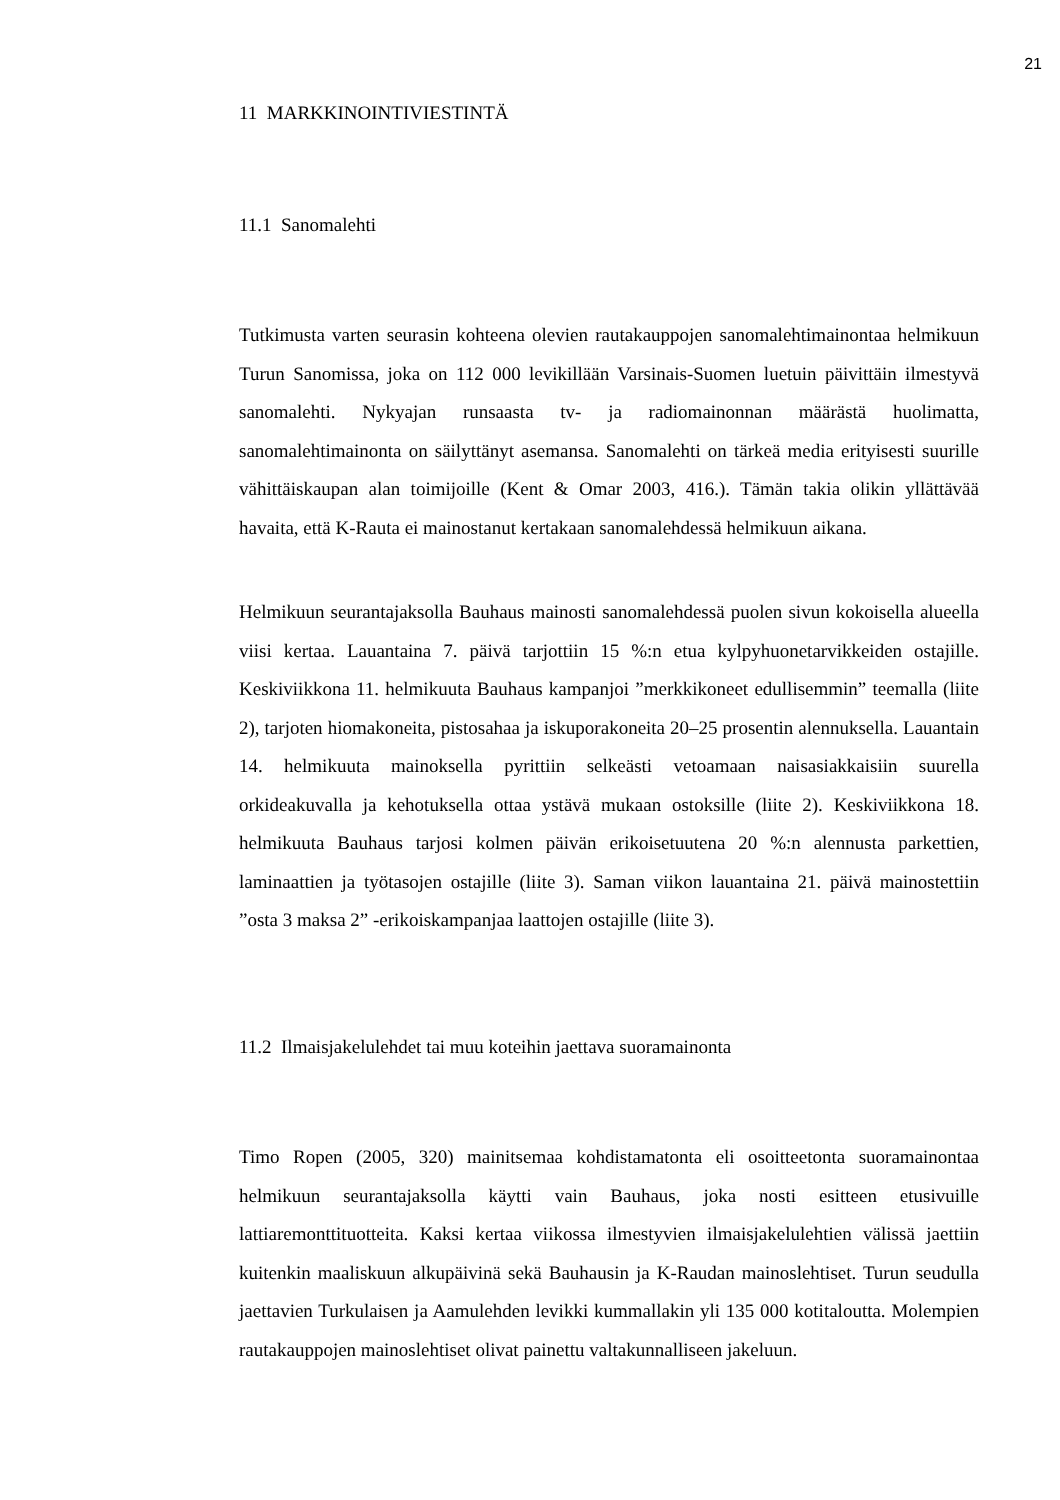21
11 MARKKINOINTIVIESTINTÄ
11.1 Sanomalehti
Tutkimusta varten seurasin kohteena olevien rautakauppojen sanomalehtimainontaa helmikuun Turun Sanomissa, joka on 112 000 levikillään Varsinais-Suomen luetuin päivittäin ilmestyvä sanomalehti. Nykyajan runsaasta tv- ja radiomainonnan määrästä huolimatta, sanomalehtimainonta on säilyttänyt asemansa. Sanomalehti on tärkeä media erityisesti suurille vähittäiskaupan alan toimijoille (Kent & Omar 2003, 416.). Tämän takia olikin yllättävää havaita, että K-Rauta ei mainostanut kertakaan sanomalehdessä helmikuun aikana.
Helmikuun seurantajaksolla Bauhaus mainosti sanomalehdessä puolen sivun kokoisella alueella viisi kertaa. Lauantaina 7. päivä tarjottiin 15 %:n etua kylpyhuonetarvikkeiden ostajille. Keskiviikkona 11. helmikuuta Bauhaus kampanjoi ”merkkikoneet edullisemmin” teemalla (liite 2), tarjoten hiomakoneita, pistosahaa ja iskuporakoneita 20–25 prosentin alennuksella. Lauantain 14. helmikuuta mainoksella pyrittiin selkeästi vetoamaan naisasiakkaisiin suurella orkideakuvalla ja kehotuksella ottaa ystävä mukaan ostoksille (liite 2). Keskiviikkona 18. helmikuuta Bauhaus tarjosi kolmen päivän erikoisetuutena 20 %:n alennusta parkettien, laminaattien ja työtasojen ostajille (liite 3). Saman viikon lauantaina 21. päivä mainostettiin ”osta 3 maksa 2” -erikoiskampanjaa laattojen ostajille (liite 3).
11.2 Ilmaisjakelulehdet tai muu koteihin jaettava suoramainonta
Timo Ropen (2005, 320) mainitsemaa kohdistamatonta eli osoitteetonta suoramainontaa helmikuun seurantajaksolla käytti vain Bauhaus, joka nosti esitteen etusivuille lattiaremonttituotteita. Kaksi kertaa viikossa ilmestyvien ilmaisjakelulehtien välissä jaettiin kuitenkin maaliskuun alkupäivinä sekä Bauhausin ja K-Raudan mainoslehtiset. Turun seudulla jaettavien Turkulaisen ja Aamulehden levikki kummallakin yli 135 000 kotitaloutta. Molempien rautakauppojen mainoslehtiset olivat painettu valtakunnalliseen jakeluun.